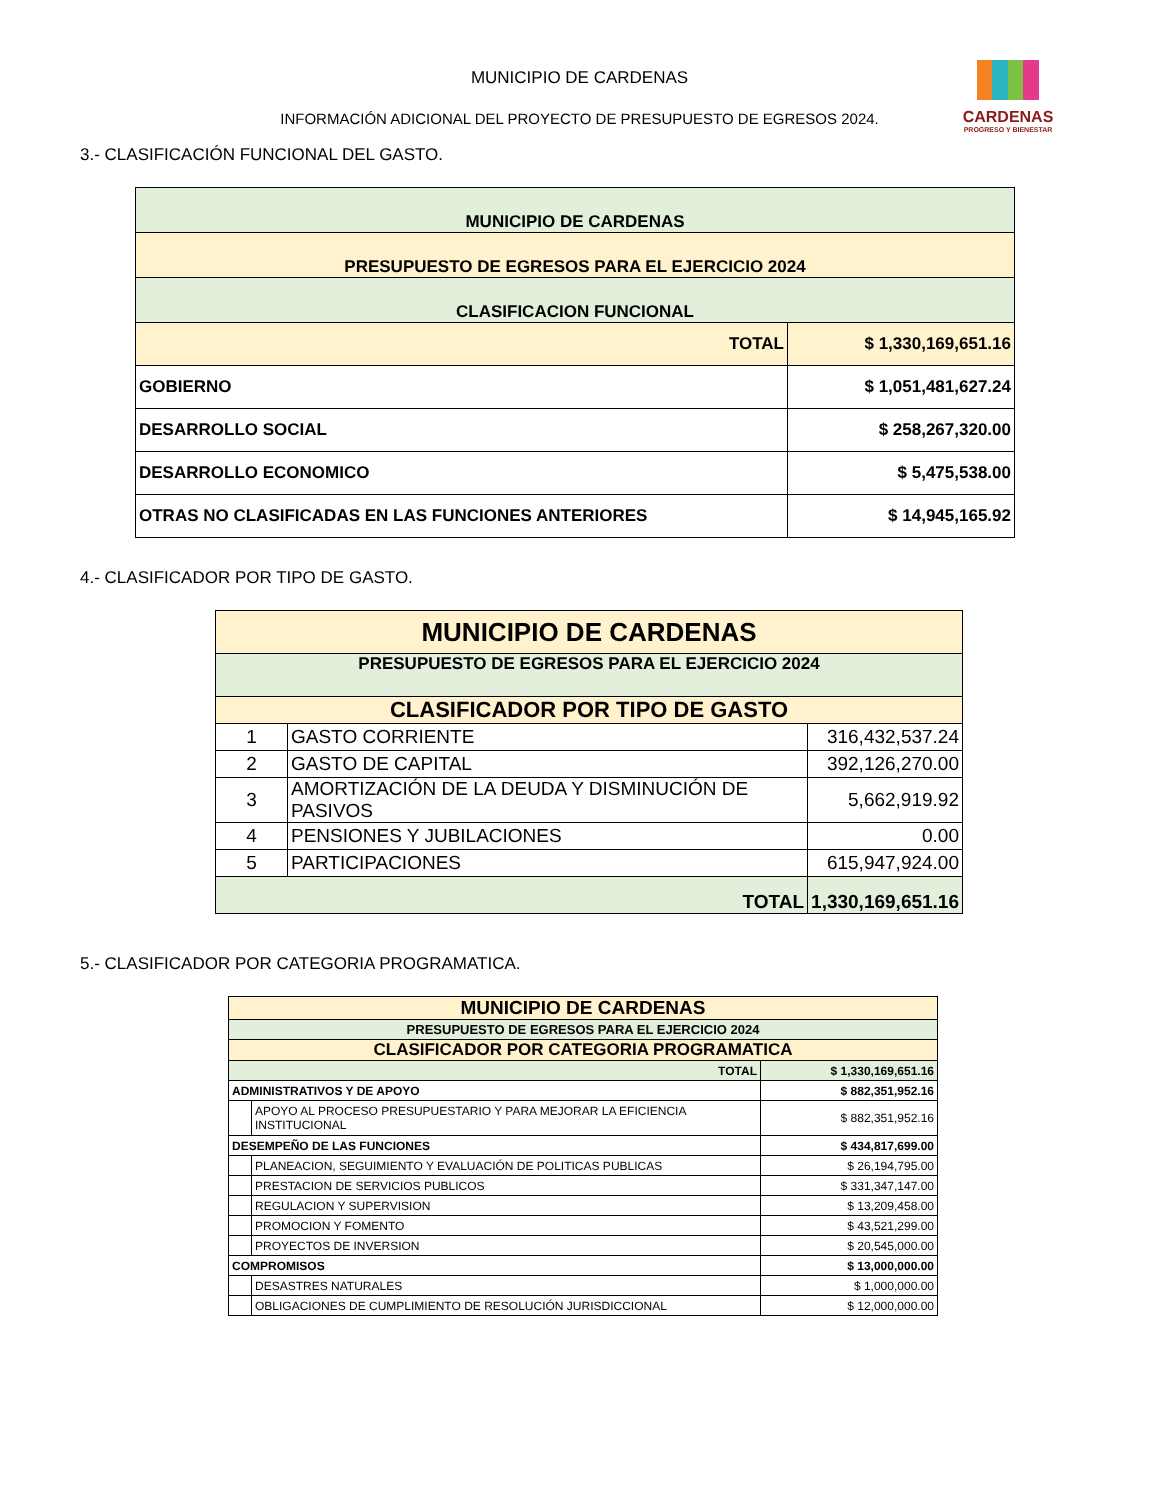CARDENAS
PROGRESO Y BIENESTAR
MUNICIPIO DE CARDENAS
INFORMACIÓN ADICIONAL DEL PROYECTO DE PRESUPUESTO DE EGRESOS 2024.
3.- CLASIFICACIÓN FUNCIONAL DEL GASTO.
| MUNICIPIO DE CARDENAS | |
| PRESUPUESTO DE EGRESOS PARA EL EJERCICIO 2024 | |
| CLASIFICACION FUNCIONAL | |
| TOTAL | $ 1,330,169,651.16 |
| GOBIERNO | $ 1,051,481,627.24 |
| DESARROLLO SOCIAL | $ 258,267,320.00 |
| DESARROLLO ECONOMICO | $ 5,475,538.00 |
| OTRAS NO CLASIFICADAS EN LAS FUNCIONES ANTERIORES | $ 14,945,165.92 |
4.- CLASIFICADOR POR TIPO DE GASTO.
| MUNICIPIO DE CARDENAS | | |
| PRESUPUESTO DE EGRESOS PARA EL EJERCICIO 2024 | | |
| CLASIFICADOR POR TIPO DE GASTO | | |
| 1 | GASTO CORRIENTE | 316,432,537.24 |
| 2 | GASTO DE CAPITAL | 392,126,270.00 |
| 3 | AMORTIZACIÓN DE LA DEUDA Y DISMINUCIÓN DE PASIVOS | 5,662,919.92 |
| 4 | PENSIONES Y JUBILACIONES | 0.00 |
| 5 | PARTICIPACIONES | 615,947,924.00 |
| TOTAL | | 1,330,169,651.16 |
5.- CLASIFICADOR POR CATEGORIA PROGRAMATICA.
| MUNICIPIO DE CARDENAS | | |
| PRESUPUESTO DE EGRESOS PARA EL EJERCICIO 2024 | | |
| CLASIFICADOR POR CATEGORIA PROGRAMATICA | | |
| TOTAL | | $ 1,330,169,651.16 |
| ADMINISTRATIVOS Y DE APOYO | | $ 882,351,952.16 |
| | APOYO AL PROCESO PRESUPUESTARIO Y PARA MEJORAR LA EFICIENCIA INSTITUCIONAL | $ 882,351,952.16 |
| DESEMPEÑO DE LAS FUNCIONES | | $ 434,817,699.00 |
| | PLANEACION, SEGUIMIENTO Y EVALUACIÓN DE POLITICAS PUBLICAS | $ 26,194,795.00 |
| | PRESTACION DE SERVICIOS PUBLICOS | $ 331,347,147.00 |
| | REGULACION Y SUPERVISION | $ 13,209,458.00 |
| | PROMOCION Y FOMENTO | $ 43,521,299.00 |
| | PROYECTOS DE INVERSION | $ 20,545,000.00 |
| COMPROMISOS | | $ 13,000,000.00 |
| | DESASTRES NATURALES | $ 1,000,000.00 |
| | OBLIGACIONES DE CUMPLIMIENTO DE RESOLUCIÓN JURISDICCIONAL | $ 12,000,000.00 |